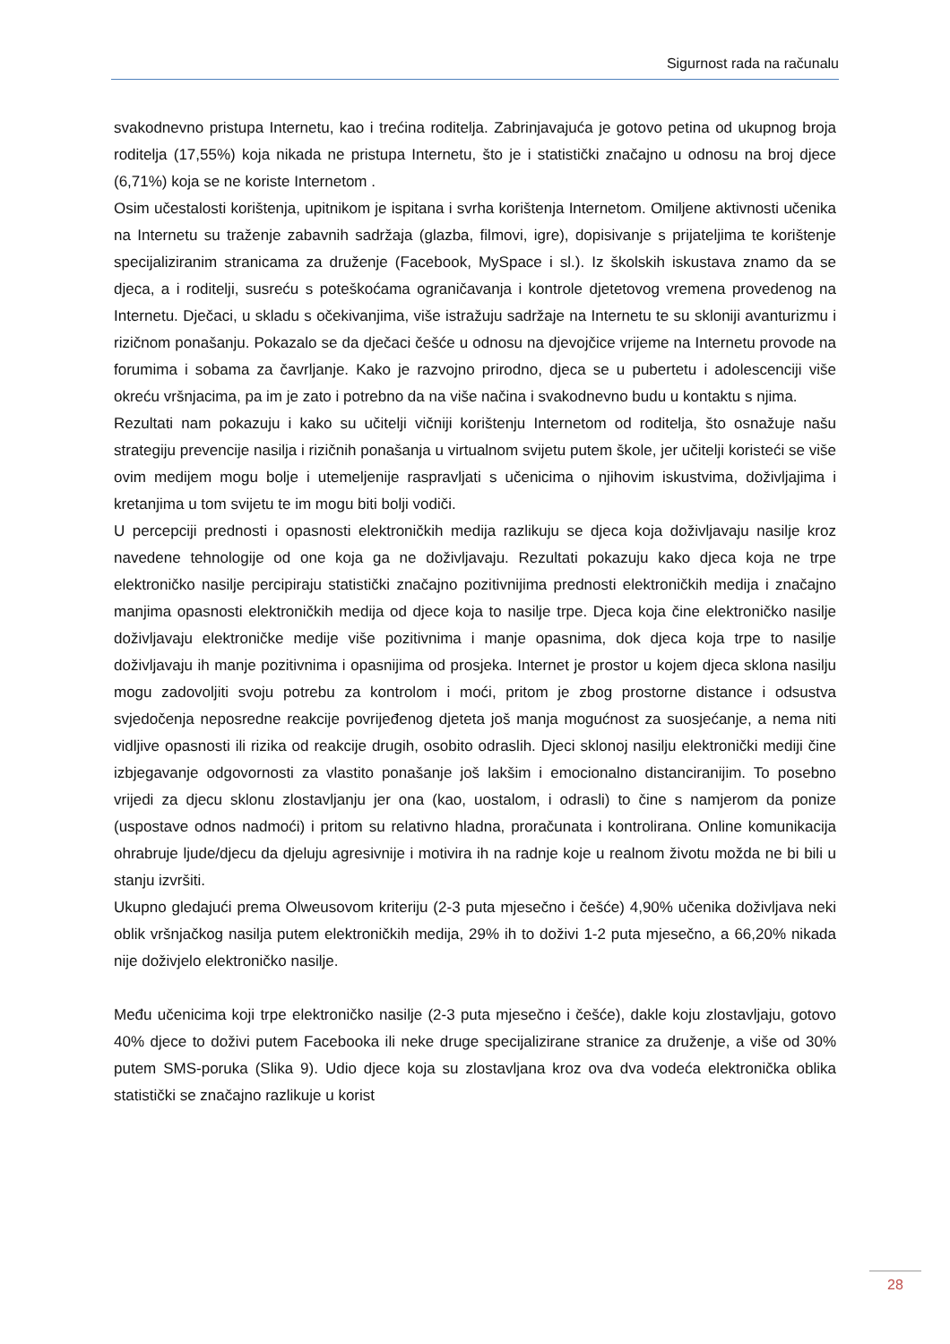Sigurnost rada na računalu
svakodnevno pristupa Internetu, kao i trećina roditelja. Zabrinjavajuća je gotovo petina od ukupnog broja roditelja (17,55%) koja nikada ne pristupa Internetu, što je i statistički značajno u odnosu na broj djece (6,71%) koja se ne koriste Internetom .
Osim učestalosti korištenja, upitnikom je ispitana i svrha korištenja Internetom. Omiljene aktivnosti učenika na Internetu su traženje zabavnih sadržaja (glazba, filmovi, igre), dopisivanje s prijateljima te korištenje specijaliziranim stranicama za druženje (Facebook, MySpace i sl.). Iz školskih iskustava znamo da se djeca, a i roditelji, susreću s poteškoćama ograničavanja i kontrole djetetovog vremena provedenog na Internetu. Dječaci, u skladu s očekivanjima, više istražuju sadržaje na Internetu te su skloniji avanturizmu i rizičnom ponašanju. Pokazalo se da dječaci češće u odnosu na djevojčice vrijeme na Internetu provode na forumima i sobama za čavrljanje. Kako je razvojno prirodno, djeca se u pubertetu i adolescenciji više okreću vršnjacima, pa im je zato i potrebno da na više načina i svakodnevno budu u kontaktu s njima.
Rezultati nam pokazuju i kako su učitelji vičniji korištenju Internetom od roditelja, što osnažuje našu strategiju prevencije nasilja i rizičnih ponašanja u virtualnom svijetu putem škole, jer učitelji koristeći se više ovim medijem mogu bolje i utemeljenije raspravljati s učenicima o njihovim iskustvima, doživljajima i kretanjima u tom svijetu te im mogu biti bolji vodiči.
U percepciji prednosti i opasnosti elektroničkih medija razlikuju se djeca koja doživljavaju nasilje kroz navedene tehnologije od one koja ga ne doživljavaju. Rezultati pokazuju kako djeca koja ne trpe elektroničko nasilje percipiraju statistički značajno pozitivnijima prednosti elektroničkih medija i značajno manjima opasnosti elektroničkih medija od djece koja to nasilje trpe. Djeca koja čine elektroničko nasilje doživljavaju elektroničke medije više pozitivnima i manje opasnima, dok djeca koja trpe to nasilje doživljavaju ih manje pozitivnima i opasnijima od prosjeka. Internet je prostor u kojem djeca sklona nasilju mogu zadovoljiti svoju potrebu za kontrolom i moći, pritom je zbog prostorne distance i odsustva svjedočenja neposredne reakcije povrijeđenog djeteta još manja mogućnost za suosjećanje, a nema niti vidljive opasnosti ili rizika od reakcije drugih, osobito odraslih. Djeci sklonoj nasilju elektronički mediji čine izbjegavanje odgovornosti za vlastito ponašanje još lakšim i emocionalno distanciranijim. To posebno vrijedi za djecu sklonu zlostavljanju jer ona (kao, uostalom, i odrasli) to čine s namjerom da ponize (uspostave odnos nadmoći) i pritom su relativno hladna, proračunata i kontrolirana. Online komunikacija ohrabruje ljude/djecu da djeluju agresivnije i motivira ih na radnje koje u realnom životu možda ne bi bili u stanju izvršiti.
Ukupno gledajući prema Olweusovom kriteriju (2-3 puta mjesečno i češće) 4,90% učenika doživljava neki oblik vršnjačkog nasilja putem elektroničkih medija, 29% ih to doživi 1-2 puta mjesečno, a 66,20% nikada nije doživjelo elektroničko nasilje.
Među učenicima koji trpe elektroničko nasilje (2-3 puta mjesečno i češće), dakle koju zlostavljaju, gotovo 40% djece to doživi putem Facebooka ili neke druge specijalizirane stranice za druženje, a više od 30% putem SMS-poruka (Slika 9). Udio djece koja su zlostavljana kroz ova dva vodeća elektronička oblika statistički se značajno razlikuje u korist
28